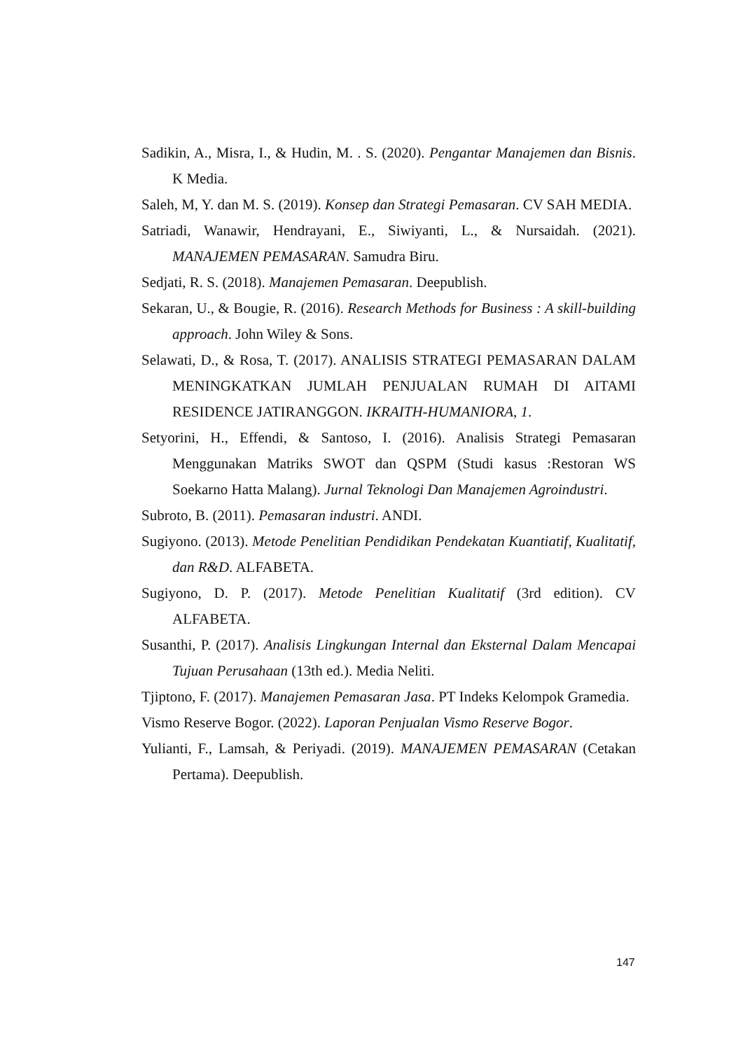Sadikin, A., Misra, I., & Hudin, M. . S. (2020). Pengantar Manajemen dan Bisnis. K Media.
Saleh, M, Y. dan M. S. (2019). Konsep dan Strategi Pemasaran. CV SAH MEDIA.
Satriadi, Wanawir, Hendrayani, E., Siwiyanti, L., & Nursaidah. (2021). MANAJEMEN PEMASARAN. Samudra Biru.
Sedjati, R. S. (2018). Manajemen Pemasaran. Deepublish.
Sekaran, U., & Bougie, R. (2016). Research Methods for Business : A skill-building approach. John Wiley & Sons.
Selawati, D., & Rosa, T. (2017). ANALISIS STRATEGI PEMASARAN DALAM MENINGKATKAN JUMLAH PENJUALAN RUMAH DI AITAMI RESIDENCE JATIRANGGON. IKRAITH-HUMANIORA, 1.
Setyorini, H., Effendi, & Santoso, I. (2016). Analisis Strategi Pemasaran Menggunakan Matriks SWOT dan QSPM (Studi kasus :Restoran WS Soekarno Hatta Malang). Jurnal Teknologi Dan Manajemen Agroindustri.
Subroto, B. (2011). Pemasaran industri. ANDI.
Sugiyono. (2013). Metode Penelitian Pendidikan Pendekatan Kuantiatif, Kualitatif, dan R&D. ALFABETA.
Sugiyono, D. P. (2017). Metode Penelitian Kualitatif (3rd edition). CV ALFABETA.
Susanthi, P. (2017). Analisis Lingkungan Internal dan Eksternal Dalam Mencapai Tujuan Perusahaan (13th ed.). Media Neliti.
Tjiptono, F. (2017). Manajemen Pemasaran Jasa. PT Indeks Kelompok Gramedia.
Vismo Reserve Bogor. (2022). Laporan Penjualan Vismo Reserve Bogor.
Yulianti, F., Lamsah, & Periyadi. (2019). MANAJEMEN PEMASARAN (Cetakan Pertama). Deepublish.
147